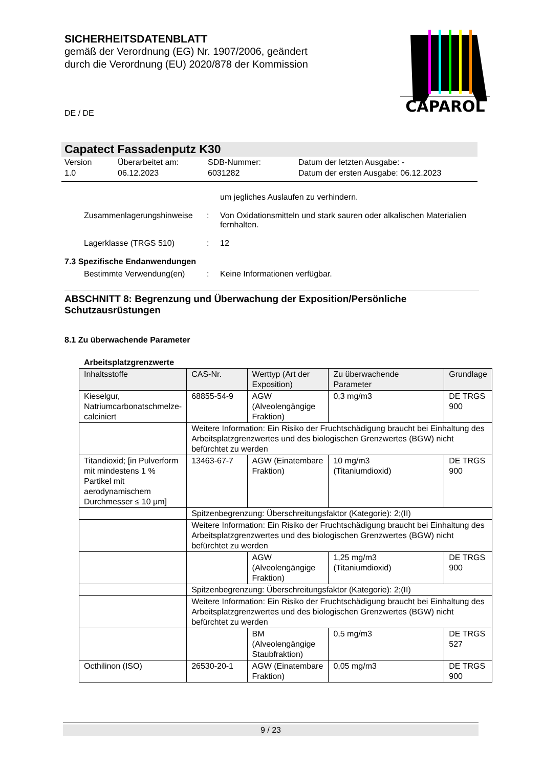SICHERHEITSDATENBLATT
gemäß der Verordnung (EG) Nr. 1907/2006, geändert durch die Verordnung (EU) 2020/878 der Kommission
CAPAROL
DE / DE
Capatect Fassadenputz K30
Version
1.0
Überarbeitet am:
06.12.2023
SDB-Nummer:
6031282
Datum der letzten Ausgabe: -
Datum der ersten Ausgabe: 06.12.2023
um jegliches Auslaufen zu verhindern.
Zusammenlagerungshinweise : Von Oxidationsmitteln und stark sauren oder alkalischen Materialien fernhalten.
Lagerklasse (TRGS 510) : 12
7.3 Spezifische Endanwendungen
Bestimmte Verwendung(en) : Keine Informationen verfügbar.
ABSCHNITT 8: Begrenzung und Überwachung der Exposition/Persönliche Schutzausrüstungen
8.1 Zu überwachende Parameter
Arbeitsplatzgrenzwerte
| Inhaltsstoffe | CAS-Nr. | Werttyp (Art der Exposition) | Zu überwachende Parameter | Grundlage |
| --- | --- | --- | --- | --- |
| Kieselgur, Natriumcarbonatschmelze-calciniert | 68855-54-9 | AGW (Alveolengängige Fraktion) | 0,3 mg/m3 | DE TRGS 900 |
| | Weitere Information: Ein Risiko der Fruchtschädigung braucht bei Einhaltung des Arbeitsplatzgrenzwertes und des biologischen Grenzwertes (BGW) nicht befürchtet zu werden | | | |
| Titandioxid; [in Pulverform mit mindestens 1 % Partikel mit aerodynamischem Durchmesser ≤ 10 μm] | 13463-67-7 | AGW (Einatembare Fraktion) | 10 mg/m3 (Titaniumdioxid) | DE TRGS 900 |
| | Spitzenbegrenzung: Überschreitungsfaktor (Kategorie): 2;(II) | | | |
| | Weitere Information: Ein Risiko der Fruchtschädigung braucht bei Einhaltung des Arbeitsplatzgrenzwertes und des biologischen Grenzwertes (BGW) nicht befürchtet zu werden | | | |
| | | AGW (Alveolengängige Fraktion) | 1,25 mg/m3 (Titaniumdioxid) | DE TRGS 900 |
| | Spitzenbegrenzung: Überschreitungsfaktor (Kategorie): 2;(II) | | | |
| | Weitere Information: Ein Risiko der Fruchtschädigung braucht bei Einhaltung des Arbeitsplatzgrenzwertes und des biologischen Grenzwertes (BGW) nicht befürchtet zu werden | | | |
| | | BM (Alveolengängige Staubfraktion) | 0,5 mg/m3 | DE TRGS 527 |
| Octhilinon (ISO) | 26530-20-1 | AGW (Einatembare Fraktion) | 0,05 mg/m3 | DE TRGS 900 |
9 / 23